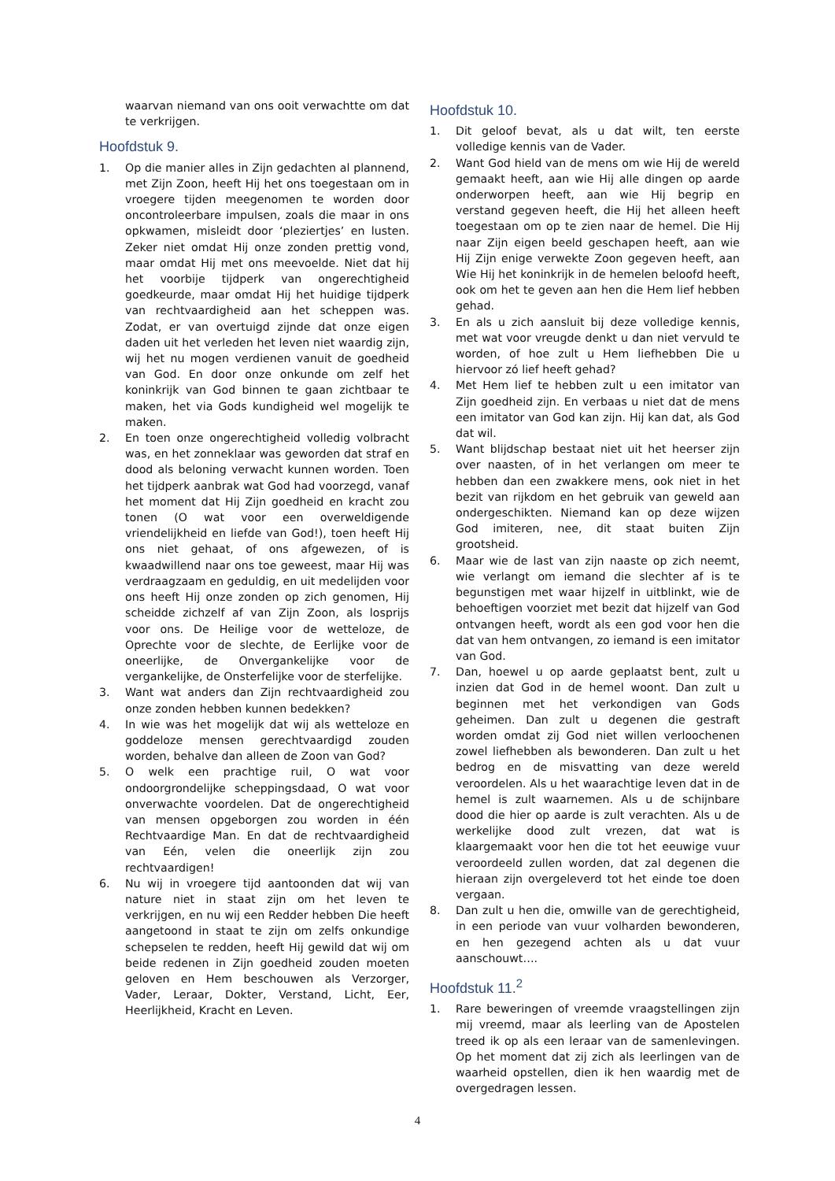waarvan niemand van ons ooit verwachtte om dat te verkrijgen.
Hoofdstuk 9.
1. Op die manier alles in Zijn gedachten al plannend, met Zijn Zoon, heeft Hij het ons toegestaan om in vroegere tijden meegenomen te worden door oncontroleerbare impulsen, zoals die maar in ons opkwamen, misleidt door ‘pleziertjes’ en lusten. Zeker niet omdat Hij onze zonden prettig vond, maar omdat Hij met ons meevoelde. Niet dat hij het voorbije tijdperk van ongerechtigheid goedkeurde, maar omdat Hij het huidige tijdperk van rechtvaardigheid aan het scheppen was. Zodat, er van overtuigd zijnde dat onze eigen daden uit het verleden het leven niet waardig zijn, wij het nu mogen verdienen vanuit de goedheid van God. En door onze onkunde om zelf het koninkrijk van God binnen te gaan zichtbaar te maken, het via Gods kundigheid wel mogelijk te maken.
2. En toen onze ongerechtigheid volledig volbracht was, en het zonneklaar was geworden dat straf en dood als beloning verwacht kunnen worden. Toen het tijdperk aanbrak wat God had voorzegd, vanaf het moment dat Hij Zijn goedheid en kracht zou tonen (O wat voor een overweldigende vriendelijkheid en liefde van God!), toen heeft Hij ons niet gehaat, of ons afgewezen, of is kwaadwillend naar ons toe geweest, maar Hij was verdraagzaam en geduldig, en uit medelijden voor ons heeft Hij onze zonden op zich genomen, Hij scheidde zichzelf af van Zijn Zoon, als losprijs voor ons. De Heilige voor de wetteloze, de Oprechte voor de slechte, de Eerlijke voor de oneerlijke, de Onvergankelijke voor de vergankelijke, de Onsterfelijke voor de sterfelijke.
3. Want wat anders dan Zijn rechtvaardigheid zou onze zonden hebben kunnen bedekken?
4. In wie was het mogelijk dat wij als wetteloze en goddeloze mensen gerechtvaardigd zouden worden, behalve dan alleen de Zoon van God?
5. O welk een prachtige ruil, O wat voor ondoorgrondelijke scheppingsdaad, O wat voor onverwachte voordelen. Dat de ongerechtigheid van mensen opgeborgen zou worden in één Rechtvaardige Man. En dat de rechtvaardigheid van Eén, velen die oneerlijk zijn zou rechtvaardigen!
6. Nu wij in vroegere tijd aantoonden dat wij van nature niet in staat zijn om het leven te verkrijgen, en nu wij een Redder hebben Die heeft aangetoond in staat te zijn om zelfs onkundige schepselen te redden, heeft Hij gewild dat wij om beide redenen in Zijn goedheid zouden moeten geloven en Hem beschouwen als Verzorger, Vader, Leraar, Dokter, Verstand, Licht, Eer, Heerlijkheid, Kracht en Leven.
Hoofdstuk 10.
1. Dit geloof bevat, als u dat wilt, ten eerste volledige kennis van de Vader.
2. Want God hield van de mens om wie Hij de wereld gemaakt heeft, aan wie Hij alle dingen op aarde onderworpen heeft, aan wie Hij begrip en verstand gegeven heeft, die Hij het alleen heeft toegestaan om op te zien naar de hemel. Die Hij naar Zijn eigen beeld geschapen heeft, aan wie Hij Zijn enige verwekte Zoon gegeven heeft, aan Wie Hij het koninkrijk in de hemelen beloofd heeft, ook om het te geven aan hen die Hem lief hebben gehad.
3. En als u zich aansluit bij deze volledige kennis, met wat voor vreugde denkt u dan niet vervuld te worden, of hoe zult u Hem liefhebben Die u hiervoor zó lief heeft gehad?
4. Met Hem lief te hebben zult u een imitator van Zijn goedheid zijn. En verbaas u niet dat de mens een imitator van God kan zijn. Hij kan dat, als God dat wil.
5. Want blijdschap bestaat niet uit het heerser zijn over naasten, of in het verlangen om meer te hebben dan een zwakkere mens, ook niet in het bezit van rijkdom en het gebruik van geweld aan ondergeschikten. Niemand kan op deze wijzen God imiteren, nee, dit staat buiten Zijn grootsheid.
6. Maar wie de last van zijn naaste op zich neemt, wie verlangt om iemand die slechter af is te begunstigen met waar hijzelf in uitblinkt, wie de behoeftigen voorziet met bezit dat hijzelf van God ontvangen heeft, wordt als een god voor hen die dat van hem ontvangen, zo iemand is een imitator van God.
7. Dan, hoewel u op aarde geplaatst bent, zult u inzien dat God in de hemel woont. Dan zult u beginnen met het verkondigen van Gods geheimen. Dan zult u degenen die gestraft worden omdat zij God niet willen verloochenen zowel liefhebben als bewonderen. Dan zult u het bedrog en de misvatting van deze wereld veroordelen. Als u het waarachtige leven dat in de hemel is zult waarnemen. Als u de schijnbare dood die hier op aarde is zult verachten. Als u de werkelijke dood zult vrezen, dat wat is klaargemaakt voor hen die tot het eeuwige vuur veroordeeld zullen worden, dat zal degenen die hieraan zijn overgeleverd tot het einde toe doen vergaan.
8. Dan zult u hen die, omwille van de gerechtigheid, in een periode van vuur volharden bewonderen, en hen gezegend achten als u dat vuur aanschouwt….
Hoofdstuk 11.<sup>2</sup>
1. Rare beweringen of vreemde vraagstellingen zijn mij vreemd, maar als leerling van de Apostelen treed ik op als een leraar van de samenlevingen. Op het moment dat zij zich als leerlingen van de waarheid opstellen, dien ik hen waardig met de overgedragen lessen.
4